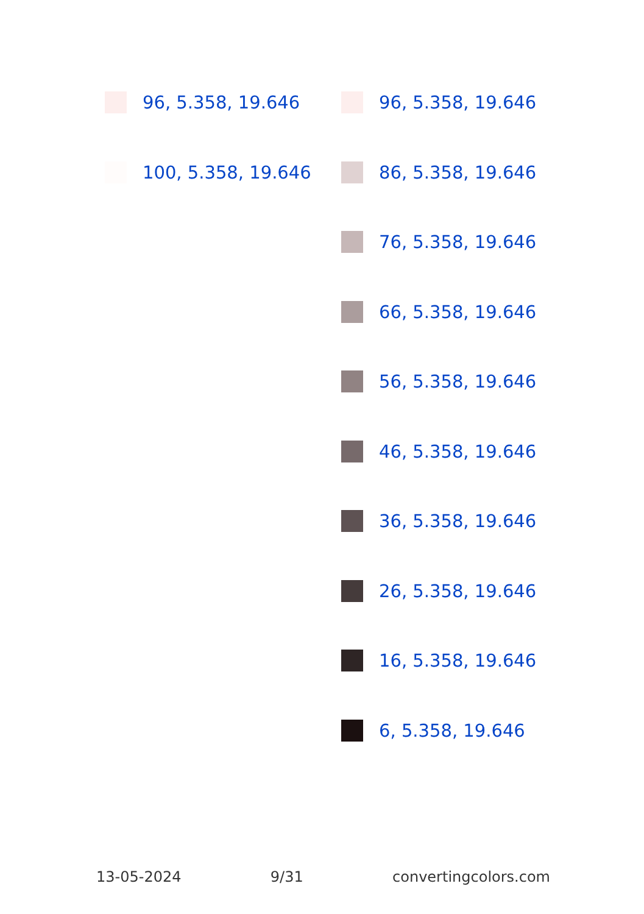96, 5.358, 19.646
100, 5.358, 19.646
96, 5.358, 19.646
86, 5.358, 19.646
76, 5.358, 19.646
66, 5.358, 19.646
56, 5.358, 19.646
46, 5.358, 19.646
36, 5.358, 19.646
26, 5.358, 19.646
16, 5.358, 19.646
6, 5.358, 19.646
13-05-2024 9/31 convertingcolors.com